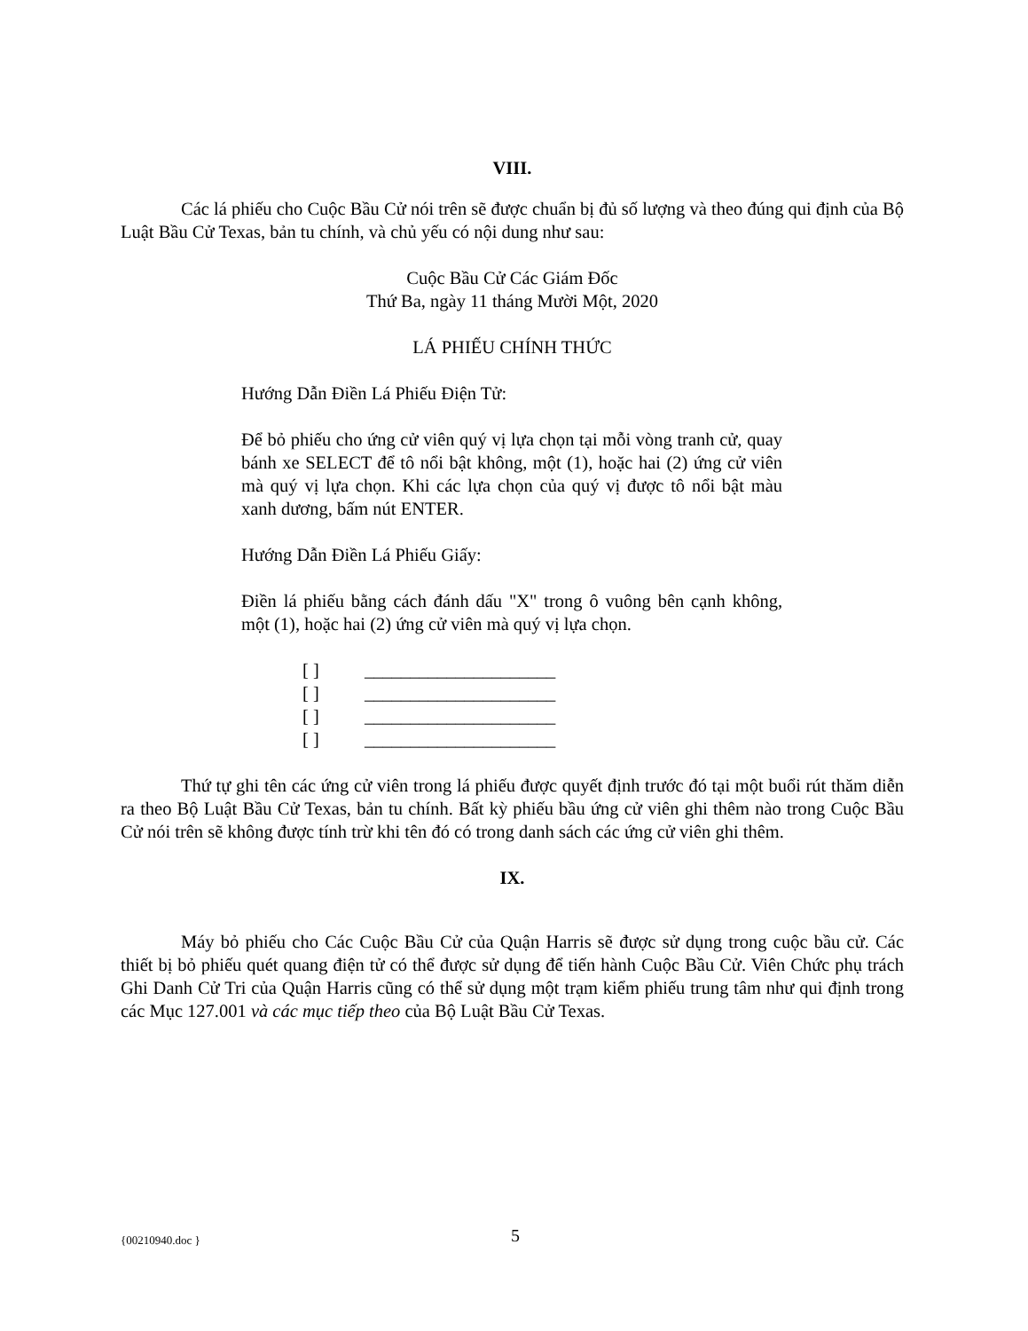VIII.
Các lá phiếu cho Cuộc Bầu Cử nói trên sẽ được chuẩn bị đủ số lượng và theo đúng qui định của Bộ Luật Bầu Cử Texas, bản tu chính, và chủ yếu có nội dung như sau:
Cuộc Bầu Cử Các Giám Đốc
Thứ Ba, ngày 11 tháng Mười Một, 2020
LÁ PHIẾU CHÍNH THỨC
Hướng Dẫn Điền Lá Phiếu Điện Tử:
Để bỏ phiếu cho ứng cử viên quý vị lựa chọn tại mỗi vòng tranh cử, quay bánh xe SELECT để tô nổi bật không, một (1), hoặc hai (2) ứng cử viên mà quý vị lựa chọn. Khi các lựa chọn của quý vị được tô nổi bật màu xanh dương, bấm nút ENTER.
Hướng Dẫn Điền Lá Phiếu Giấy:
Điền lá phiếu bằng cách đánh dấu "X" trong ô vuông bên cạnh không, một (1), hoặc hai (2) ứng cử viên mà quý vị lựa chọn.
[ ] _____________________
[ ] _____________________
[ ] _____________________
[ ] _____________________
Thứ tự ghi tên các ứng cử viên trong lá phiếu được quyết định trước đó tại một buổi rút thăm diễn ra theo Bộ Luật Bầu Cử Texas, bản tu chính. Bất kỳ phiếu bầu ứng cử viên ghi thêm nào trong Cuộc Bầu Cử nói trên sẽ không được tính trừ khi tên đó có trong danh sách các ứng cử viên ghi thêm.
IX.
Máy bỏ phiếu cho Các Cuộc Bầu Cử của Quận Harris sẽ được sử dụng trong cuộc bầu cử. Các thiết bị bỏ phiếu quét quang điện tử có thể được sử dụng để tiến hành Cuộc Bầu Cử. Viên Chức phụ trách Ghi Danh Cử Tri của Quận Harris cũng có thể sử dụng một trạm kiểm phiếu trung tâm như qui định trong các Mục 127.001 và các mục tiếp theo của Bộ Luật Bầu Cử Texas.
{00210940.doc } 5